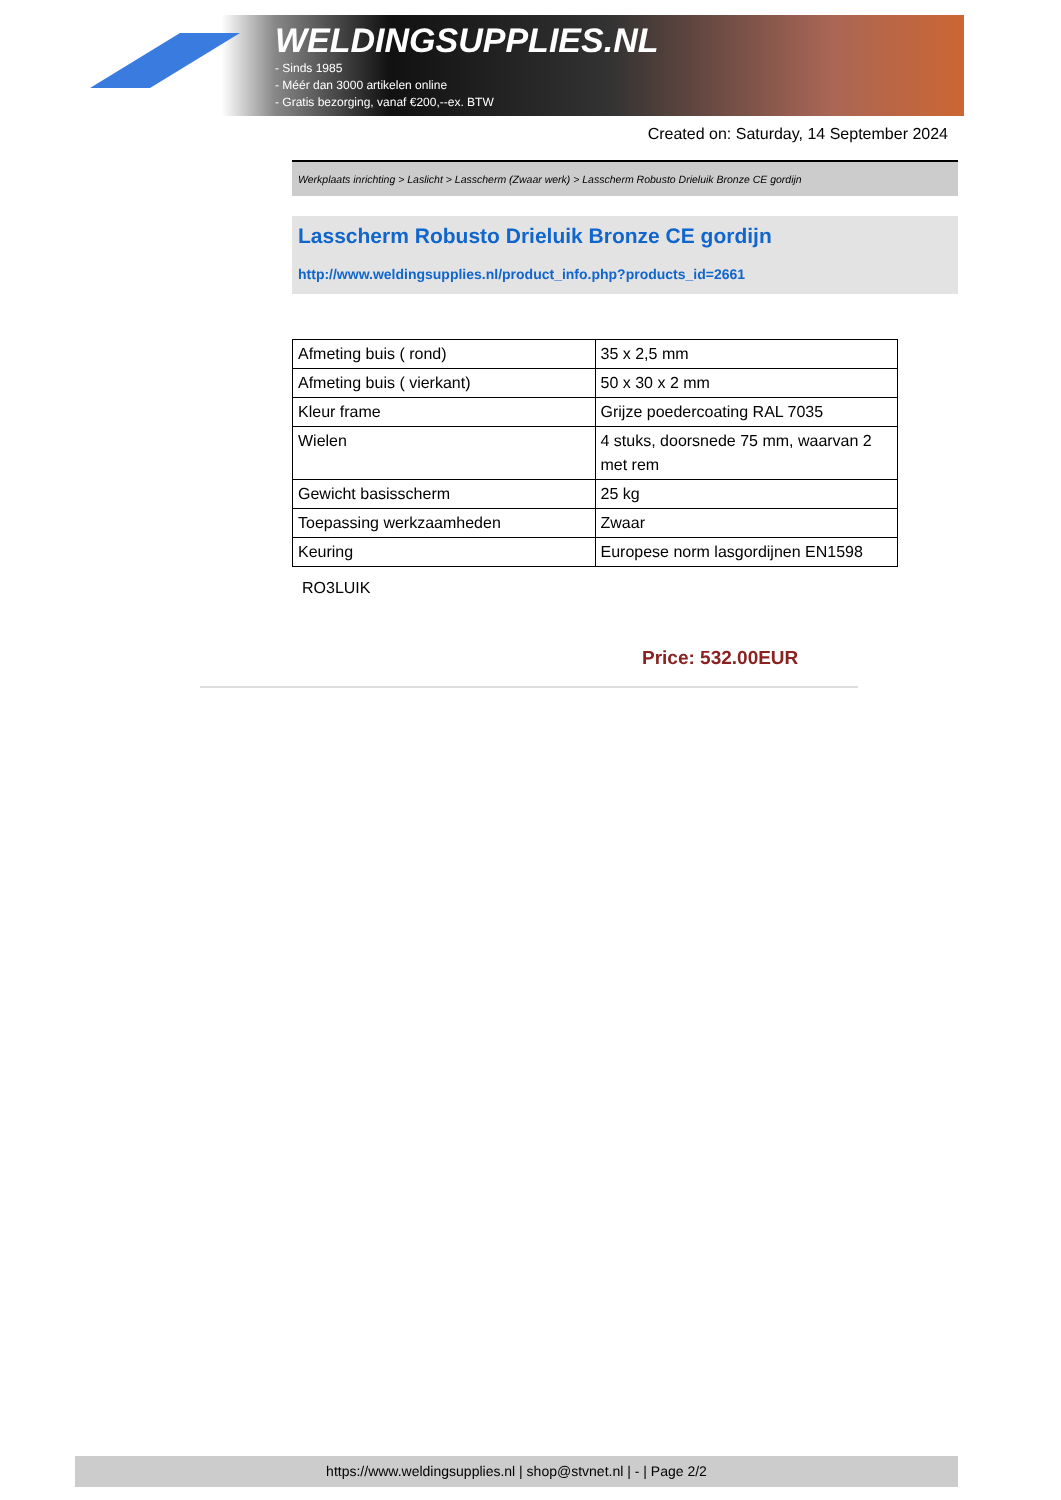WELDINGSUPPLIES.NL
- Sinds 1985
- Méér dan 3000 artikelen online
- Gratis bezorging, vanaf €200,--ex. BTW
Created on: Saturday, 14 September 2024
Werkplaats inrichting > Laslicht > Lasscherm (Zwaar werk) > Lasscherm Robusto Drieluik Bronze CE gordijn
Lasscherm Robusto Drieluik Bronze CE gordijn
http://www.weldingsupplies.nl/product_info.php?products_id=2661
| Afmeting buis ( rond) | 35 x 2,5 mm |
| Afmeting buis ( vierkant) | 50 x 30 x 2 mm |
| Kleur frame | Grijze poedercoating RAL 7035 |
| Wielen | 4 stuks, doorsnede 75 mm, waarvan 2 met rem |
| Gewicht basisscherm | 25 kg |
| Toepassing werkzaamheden | Zwaar |
| Keuring | Europese norm lasgordijnen EN1598 |
RO3LUIK
Price: 532.00EUR
https://www.weldingsupplies.nl | shop@stvnet.nl | - | Page 2/2